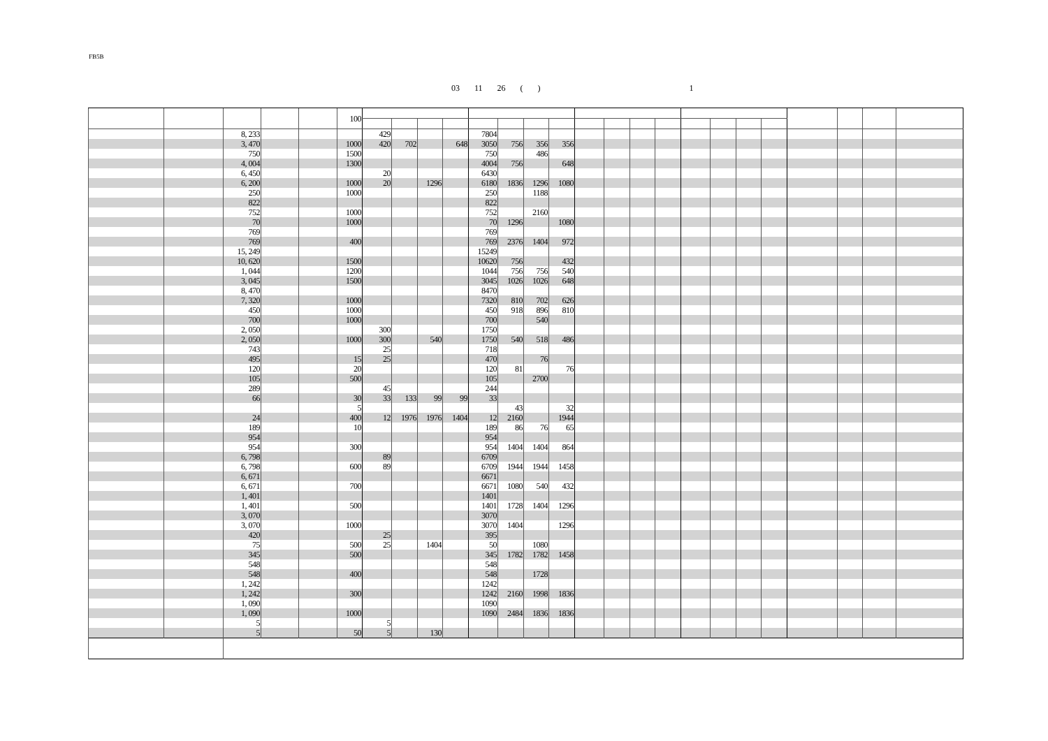FB5B
03 11 26 ( ) 1
| | | | | | 100 | | | | | | | | | | | | | | | | | | | | |
| --- | --- | --- | --- | --- | --- | --- | --- | --- | --- | --- | --- | --- | --- | --- | --- | --- | --- | --- | --- | --- | --- | --- | --- | --- | --- |
| | | 8, 233 | | | | 429 | | | | 7804 | | | | | | | | | | | | | | | |
| | | 3, 470 | | | 1000 | 420 | 702 | | 648 | 3050 | 756 | 356 | 356 | | | | | | | | | | | | |
| | | 750 | | | 1500 | | | | | 750 | | 486 | | | | | | | | | | | | | |
| | | 4, 004 | | | 1300 | | | | | 4004 | 756 | | 648 | | | | | | | | | | | | |
| | | 6, 450 | | | | 20 | | | | 6430 | | | | | | | | | | | | | | | |
| | | 6, 200 | | | 1000 | 20 | | 1296 | | 6180 | 1836 | 1296 | 1080 | | | | | | | | | | | | |
| | | 250 | | | 1000 | | | | | 250 | | 1188 | | | | | | | | | | | | | |
| | | 822 | | | | | | | | 822 | | | | | | | | | | | | | | | |
| | | 752 | | | 1000 | | | | | 752 | | 2160 | | | | | | | | | | | | | |
| | | 70 | | | 1000 | | | | | 70 | 1296 | | 1080 | | | | | | | | | | | | |
| | | 769 | | | | | | | | 769 | | | | | | | | | | | | | | | |
| | | 769 | | | 400 | | | | | 769 | 2376 | 1404 | 972 | | | | | | | | | | | | |
| | | 15, 249 | | | | | | | | 15249 | | | | | | | | | | | | | | | |
| | | 10, 620 | | | 1500 | | | | | 10620 | 756 | | 432 | | | | | | | | | | | | |
| | | 1, 044 | | | 1200 | | | | | 1044 | 756 | 756 | 540 | | | | | | | | | | | | |
| | | 3, 045 | | | 1500 | | | | | 3045 | 1026 | 1026 | 648 | | | | | | | | | | | | |
| | | 8, 470 | | | | | | | | 8470 | | | | | | | | | | | | | | | |
| | | 7, 320 | | | 1000 | | | | | 7320 | 810 | 702 | 626 | | | | | | | | | | | | |
| | | 450 | | | 1000 | | | | | 450 | 918 | 896 | 810 | | | | | | | | | | | | |
| | | 700 | | | 1000 | | | | | 700 | | 540 | | | | | | | | | | | | | |
| | | 2, 050 | | | | 300 | | | | 1750 | | | | | | | | | | | | | | | |
| | | 2, 050 | | | 1000 | 300 | | 540 | | 1750 | 540 | 518 | 486 | | | | | | | | | | | | |
| | | 743 | | | | 25 | | | | 718 | | | | | | | | | | | | | | | |
| | | 495 | | | 15 | 25 | | | | 470 | | 76 | | | | | | | | | | | | | |
| | | 120 | | | 20 | | | | | 120 | 81 | | 76 | | | | | | | | | | | | |
| | | 105 | | | 500 | | | | | 105 | | 2700 | | | | | | | | | | | | | |
| | | 289 | | | | 45 | | | | 244 | | | | | | | | | | | | | | | |
| | | 66 | | | 30 | 33 | 133 | 99 | 99 | 33 | | | | | | | | | | | | | | | |
| | | | | | 5 | | | | | | 43 | | 32 | | | | | | | | | | | | |
| | | 24 | | | 400 | 12 | 1976 | 1976 | 1404 | 12 | 2160 | | 1944 | | | | | | | | | | | | |
| | | 189 | | | 10 | | | | | 189 | 86 | 76 | 65 | | | | | | | | | | | | |
| | | 954 | | | | | | | | 954 | | | | | | | | | | | | | | | |
| | | 954 | | | 300 | | | | | 954 | 1404 | 1404 | 864 | | | | | | | | | | | | |
| | | 6, 798 | | | | 89 | | | | 6709 | | | | | | | | | | | | | | | |
| | | 6, 798 | | | 600 | 89 | | | | 6709 | 1944 | 1944 | 1458 | | | | | | | | | | | | |
| | | 6, 671 | | | | | | | | 6671 | | | | | | | | | | | | | | | |
| | | 6, 671 | | | 700 | | | | | 6671 | 1080 | 540 | 432 | | | | | | | | | | | | |
| | | 1, 401 | | | | | | | | 1401 | | | | | | | | | | | | | | | |
| | | 1, 401 | | | 500 | | | | | 1401 | 1728 | 1404 | 1296 | | | | | | | | | | | | |
| | | 3, 070 | | | | | | | | 3070 | | | | | | | | | | | | | | | |
| | | 3, 070 | | | 1000 | | | | | 3070 | 1404 | | 1296 | | | | | | | | | | | | |
| | | 420 | | | | 25 | | | | 395 | | | | | | | | | | | | | | | |
| | | 75 | | | 500 | 25 | | 1404 | | 50 | | 1080 | | | | | | | | | | | | | |
| | | 345 | | | 500 | | | | | 345 | 1782 | 1782 | 1458 | | | | | | | | | | | | |
| | | 548 | | | | | | | | 548 | | | | | | | | | | | | | | | |
| | | 548 | | | 400 | | | | | 548 | | 1728 | | | | | | | | | | | | | |
| | | 1, 242 | | | | | | | | 1242 | | | | | | | | | | | | | | | |
| | | 1, 242 | | | 300 | | | | | 1242 | 2160 | 1998 | 1836 | | | | | | | | | | | | |
| | | 1, 090 | | | | | | | | 1090 | | | | | | | | | | | | | | | |
| | | 1, 090 | | | 1000 | | | | | 1090 | 2484 | 1836 | 1836 | | | | | | | | | | | | |
| | | 5 | | | | 5 | | | | | | | | | | | | | | | | | | | |
| | | 5 | | | 50 | 5 | | 130 | | | | | | | | | | | | | | | | | |